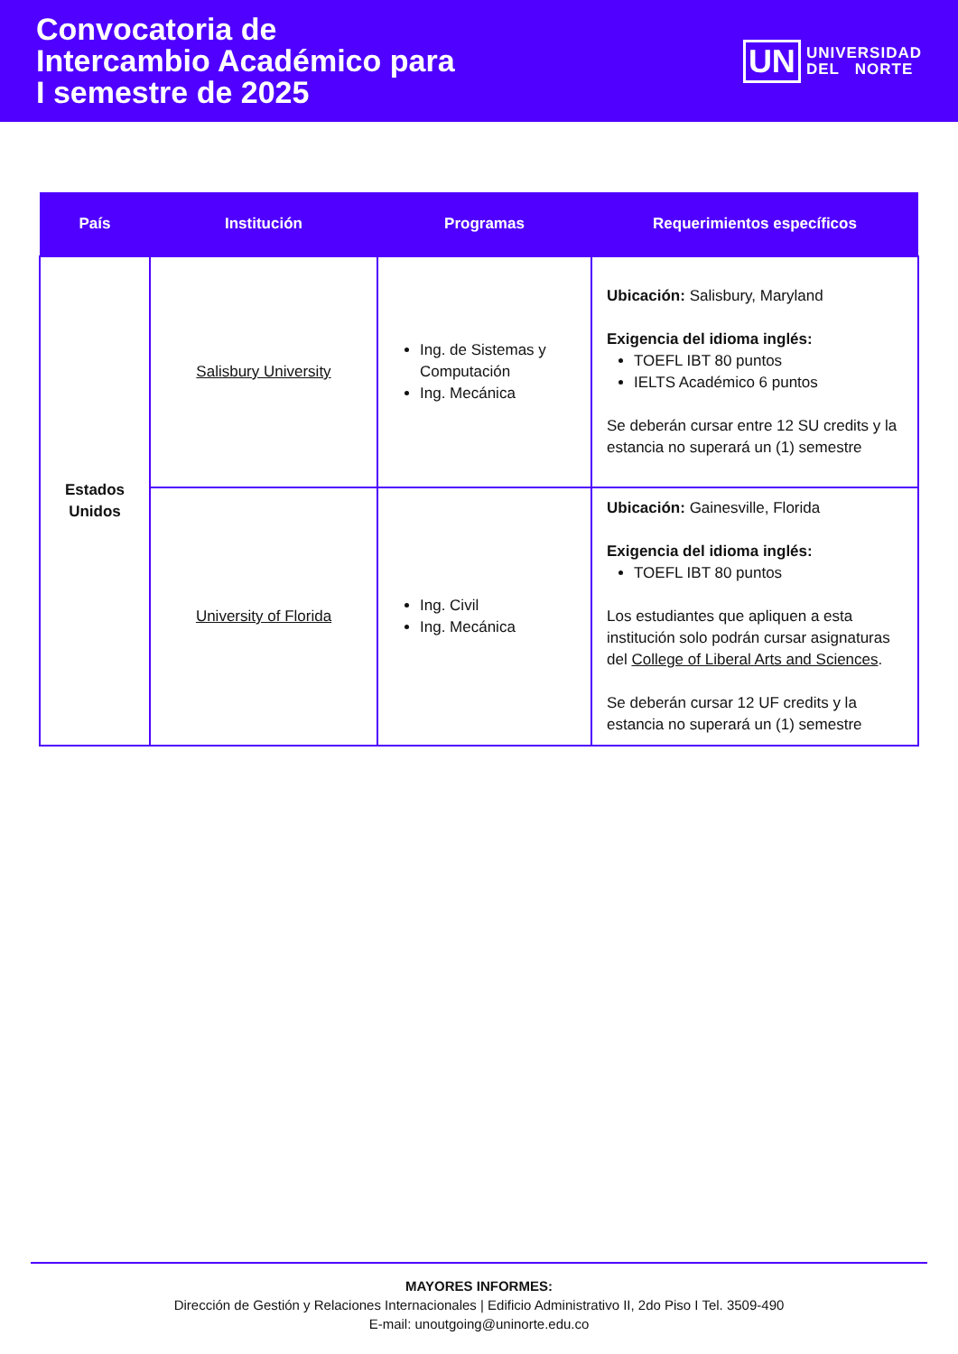Convocatoria de
Intercambio Académico para
I semestre de 2025
UN UNIVERSIDAD
DEL NORTE
| País | Institución | Programas | Requerimientos específicos |
| --- | --- | --- | --- |
| Estados Unidos | Salisbury University | Ing. de Sistemas y Computación Ing. Mecánica | Ubicación: Salisbury, Maryland Exigencia del idioma inglés: TOEFL IBT 80 puntos IELTS Académico 6 puntos Se deberán cursar entre 12 SU credits y la estancia no superará un (1) semestre |
| | University of Florida | Ing. Civil Ing. Mecánica | Ubicación: Gainesville, Florida Exigencia del idioma inglés: TOEFL IBT 80 puntos Los estudiantes que apliquen a esta institución solo podrán cursar asignaturas del College of Liberal Arts and Sciences . Se deberán cursar 12 UF credits y la estancia no superará un (1) semestre |
MAYORES INFORMES:
Dirección de Gestión y Relaciones Internacionales | Edificio Administrativo II, 2do Piso I Tel. 3509-490
E-mail: unoutgoing@uninorte.edu.co